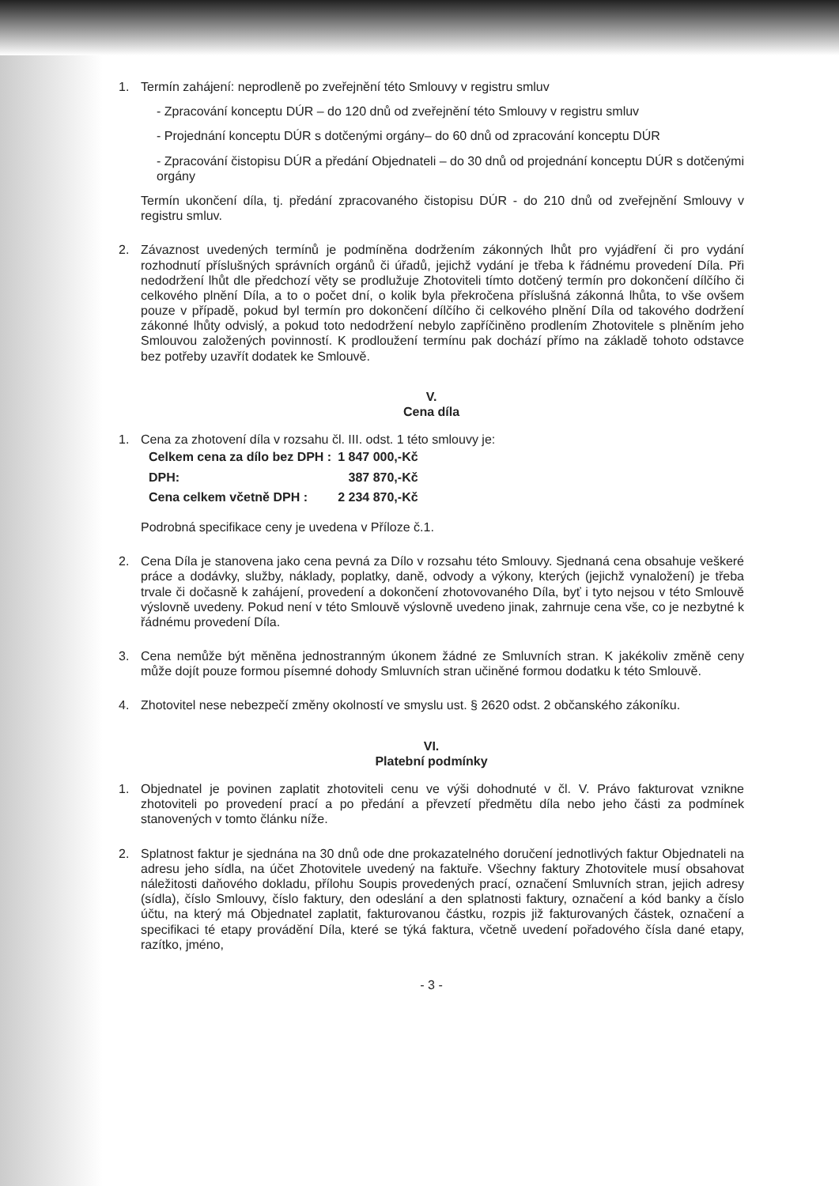1. Termín zahájení: neprodleně po zveřejnění této Smlouvy v registru smluv
- Zpracování konceptu DÚR – do 120 dnů od zveřejnění této Smlouvy v registru smluv
- Projednání konceptu DÚR s dotčenými orgány– do 60 dnů od zpracování konceptu DÚR
- Zpracování čistopisu DÚR a předání Objednateli – do 30 dnů od projednání konceptu DÚR s dotčenými orgány
Termín ukončení díla, tj. předání zpracovaného čistopisu DÚR - do 210 dnů od zveřejnění Smlouvy v registru smluv.
2. Závaznost uvedených termínů je podmíněna dodržením zákonných lhůt pro vyjádření či pro vydání rozhodnutí příslušných správních orgánů či úřadů, jejichž vydání je třeba k řádnému provedení Díla. Při nedodržení lhůt dle předchozí věty se prodlužuje Zhotoviteli tímto dotčený termín pro dokončení dílčího či celkového plnění Díla, a to o počet dní, o kolik byla překročena příslušná zákonná lhůta, to vše ovšem pouze v případě, pokud byl termín pro dokončení dílčího či celkového plnění Díla od takového dodržení zákonné lhůty odvislý, a pokud toto nedodržení nebylo zapříčiněno prodlením Zhotovitele s plněním jeho Smlouvou založených povinností. K prodloužení termínu pak dochází přímo na základě tohoto odstavce bez potřeby uzavřít dodatek ke Smlouvě.
V.
Cena díla
1. Cena za zhotovení díla v rozsahu čl. III. odst. 1 této smlouvy je:
| Celkem cena za dílo bez DPH : | 1 847 000,-Kč |
| DPH: | 387 870,-Kč |
| Cena celkem včetně DPH : | 2 234 870,-Kč |
Podrobná specifikace ceny je uvedena v Příloze č.1.
2. Cena Díla je stanovena jako cena pevná za Dílo v rozsahu této Smlouvy. Sjednaná cena obsahuje veškeré práce a dodávky, služby, náklady, poplatky, daně, odvody a výkony, kterých (jejichž vynaložení) je třeba trvale či dočasně k zahájení, provedení a dokončení zhotovovaného Díla, byť i tyto nejsou v této Smlouvě výslovně uvedeny. Pokud není v této Smlouvě výslovně uvedeno jinak, zahrnuje cena vše, co je nezbytné k řádnému provedení Díla.
3. Cena nemůže být měněna jednostranným úkonem žádné ze Smluvních stran. K jakékoliv změně ceny může dojít pouze formou písemné dohody Smluvních stran učiněné formou dodatku k této Smlouvě.
4. Zhotovitel nese nebezpečí změny okolností ve smyslu ust. § 2620 odst. 2 občanského zákoníku.
VI.
Platební podmínky
1. Objednatel je povinen zaplatit zhotoviteli cenu ve výši dohodnuté v čl. V. Právo fakturovat vznikne zhotoviteli po provedení prací a po předání a převzetí předmětu díla nebo jeho části za podmínek stanovených v tomto článku níže.
2. Splatnost faktur je sjednána na 30 dnů ode dne prokazatelného doručení jednotlivých faktur Objednateli na adresu jeho sídla, na účet Zhotovitele uvedený na faktuře. Všechny faktury Zhotovitele musí obsahovat náležitosti daňového dokladu, přílohu Soupis provedených prací, označení Smluvních stran, jejich adresy (sídla), číslo Smlouvy, číslo faktury, den odeslání a den splatnosti faktury, označení a kód banky a číslo účtu, na který má Objednatel zaplatit, fakturovanou částku, rozpis již fakturovaných částek, označení a specifikaci té etapy provádění Díla, které se týká faktura, včetně uvedení pořadového čísla dané etapy, razítko, jméno,
- 3 -